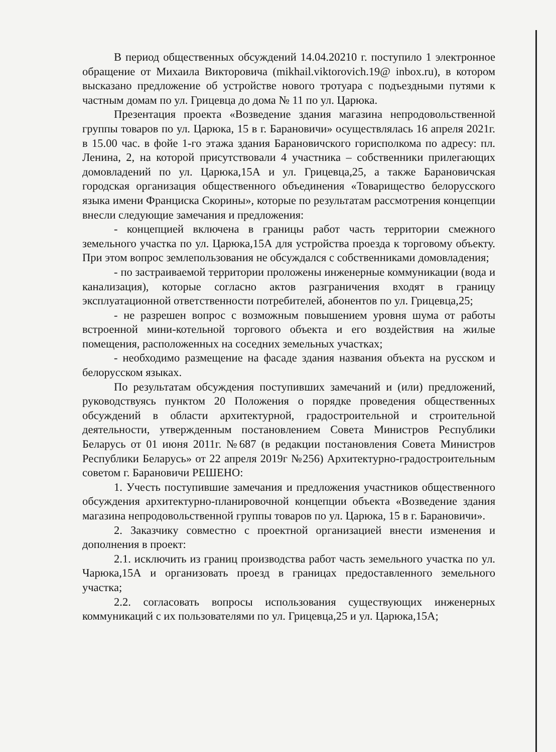В период общественных обсуждений 14.04.20210 г. поступило 1 электронное обращение от Михаила Викторовича (mikhail.viktorovich.19@ inbox.ru), в котором высказано предложение об устройстве нового тротуара с подъездными путями к частным домам по ул. Грицевца до дома № 11 по ул. Царюка.
Презентация проекта «Возведение здания магазина непродовольственной группы товаров по ул. Царюка, 15 в г. Барановичи» осуществлялась 16 апреля 2021г. в 15.00 час. в фойе 1-го этажа здания Барановичского горисполкома по адресу: пл. Ленина, 2, на которой присутствовали 4 участника – собственники прилегающих домовладений по ул. Царюка,15А и ул. Грицевца,25, а также Барановичская городская организация общественного объединения «Товарищество белорусского языка имени Франциска Скорины», которые по результатам рассмотрения концепции внесли следующие замечания и предложения:
- концепцией включена в границы работ часть территории смежного земельного участка по ул. Царюка,15А для устройства проезда к торговому объекту. При этом вопрос землепользования не обсуждался с собственниками домовладения;
- по застраиваемой территории проложены инженерные коммуникации (вода и канализация), которые согласно актов разграничения входят в границу эксплуатационной ответственности потребителей, абонентов по ул. Грицевца,25;
- не разрешен вопрос с возможным повышением уровня шума от работы встроенной мини-котельной торгового объекта и его воздействия на жилые помещения, расположенных на соседних земельных участках;
- необходимо размещение на фасаде здания названия объекта на русском и белорусском языках.
По результатам обсуждения поступивших замечаний и (или) предложений, руководствуясь пунктом 20 Положения о порядке проведения общественных обсуждений в области архитектурной, градостроительной и строительной деятельности, утвержденным постановлением Совета Министров Республики Беларусь от 01 июня 2011г. №687 (в редакции постановления Совета Министров Республики Беларусь» от 22 апреля 2019г №256) Архитектурно-градостроительным советом г. Барановичи РЕШЕНО:
1. Учесть поступившие замечания и предложения участников общественного обсуждения архитектурно-планировочной концепции объекта «Возведение здания магазина непродовольственной группы товаров по ул. Царюка, 15 в г. Барановичи».
2. Заказчику совместно с проектной организацией внести изменения и дополнения в проект:
2.1. исключить из границ производства работ часть земельного участка по ул. Чарюка,15А и организовать проезд в границах предоставленного земельного участка;
2.2. согласовать вопросы использования существующих инженерных коммуникаций с их пользователями по ул. Грицевца,25 и ул. Царюка,15А;